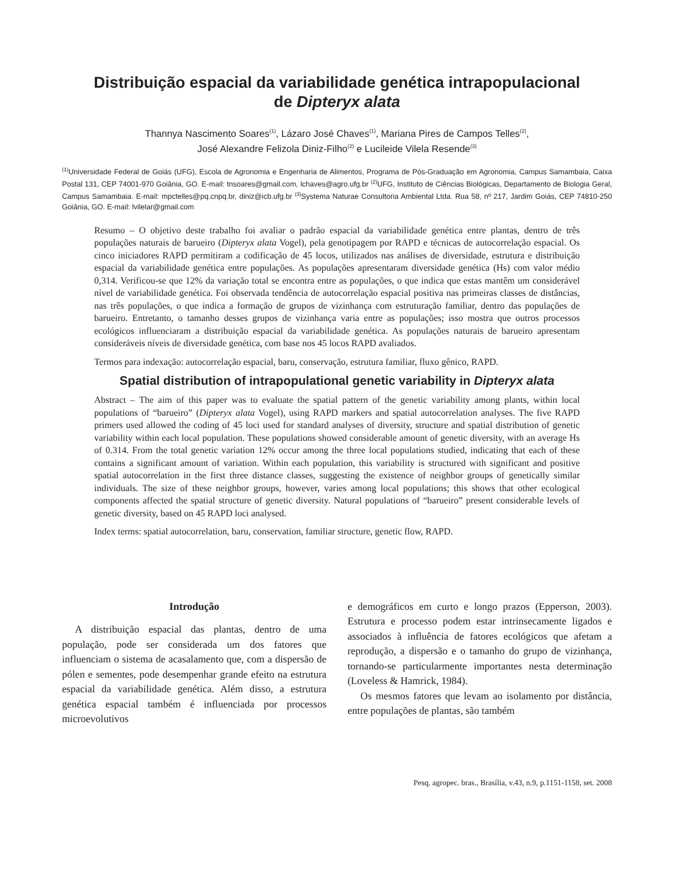Distribuição espacial da variabilidade genética intrapopulacional
de Dipteryx alata
Thannya Nascimento Soares<sup>(1)</sup>, Lázaro José Chaves<sup>(1)</sup>, Mariana Pires de Campos Telles<sup>(2)</sup>,
José Alexandre Felizola Diniz-Filho<sup>(2)</sup> e Lucileide Vilela Resende<sup>(3)</sup>
<sup>(1)</sup> Universidade Federal de Goiás (UFG), Escola de Agronomia e Engenharia de Alimentos, Programa de Pós-Graduação em Agronomia, Campus Samambaia, Caixa Postal 131, CEP 74001-970 Goiânia, GO. E-mail: tnsoares@gmail.com, lchaves@agro.ufg.br <sup>(2)</sup>UFG, Instituto de Ciências Biológicas, Departamento de Biologia Geral, Campus Samambaia. E-mail: mpctelles@pq.cnpq.br, diniz@icb.ufg.br <sup>(3)</sup>Systema Naturae Consultoria Ambiental Ltda. Rua 58, nº 217, Jardim Goiás, CEP 74810-250 Goiânia, GO. E-mail: lvilelar@gmail.com
Resumo – O objetivo deste trabalho foi avaliar o padrão espacial da variabilidade genética entre plantas, dentro de três populações naturais de barueiro (Dipteryx alata Vogel), pela genotipagem por RAPD e técnicas de autocorrelação espacial. Os cinco iniciadores RAPD permitiram a codificação de 45 locos, utilizados nas análises de diversidade, estrutura e distribuição espacial da variabilidade genética entre populações. As populações apresentaram diversidade genética (Hs) com valor médio 0,314. Verificou-se que 12% da variação total se encontra entre as populações, o que indica que estas mantêm um considerável nível de variabilidade genética. Foi observada tendência de autocorrelação espacial positiva nas primeiras classes de distâncias, nas três populações, o que indica a formação de grupos de vizinhança com estruturação familiar, dentro das populações de barueiro. Entretanto, o tamanho desses grupos de vizinhança varia entre as populações; isso mostra que outros processos ecológicos influenciaram a distribuição espacial da variabilidade genética. As populações naturais de barueiro apresentam consideráveis níveis de diversidade genética, com base nos 45 locos RAPD avaliados.
Termos para indexação: autocorrelação espacial, baru, conservação, estrutura familiar, fluxo gênico, RAPD.
Spatial distribution of intrapopulational genetic variability in Dipteryx alata
Abstract – The aim of this paper was to evaluate the spatial pattern of the genetic variability among plants, within local populations of “barueiro” (Dipteryx alata Vogel), using RAPD markers and spatial autocorrelation analyses. The five RAPD primers used allowed the coding of 45 loci used for standard analyses of diversity, structure and spatial distribution of genetic variability within each local population. These populations showed considerable amount of genetic diversity, with an average Hs of 0.314. From the total genetic variation 12% occur among the three local populations studied, indicating that each of these contains a significant amount of variation. Within each population, this variability is structured with significant and positive spatial autocorrelation in the first three distance classes, suggesting the existence of neighbor groups of genetically similar individuals. The size of these neighbor groups, however, varies among local populations; this shows that other ecological components affected the spatial structure of genetic diversity. Natural populations of “barueiro” present considerable levels of genetic diversity, based on 45 RAPD loci analysed.
Index terms: spatial autocorrelation, baru, conservation, familiar structure, genetic flow, RAPD.
Introdução
A distribuição espacial das plantas, dentro de uma população, pode ser considerada um dos fatores que influenciam o sistema de acasalamento que, com a dispersão de pólen e sementes, pode desempenhar grande efeito na estrutura espacial da variabilidade genética. Além disso, a estrutura genética espacial também é influenciada por processos microevolutivos
e demográficos em curto e longo prazos (Epperson, 2003). Estrutura e processo podem estar intrinsecamente ligados e associados à influência de fatores ecológicos que afetam a reprodução, a dispersão e o tamanho do grupo de vizinhança, tornando-se particularmente importantes nesta determinação (Loveless & Hamrick, 1984).
Os mesmos fatores que levam ao isolamento por distância, entre populações de plantas, são também
Pesq. agropec. bras., Brasília, v.43, n.9, p.1151-1158, set. 2008